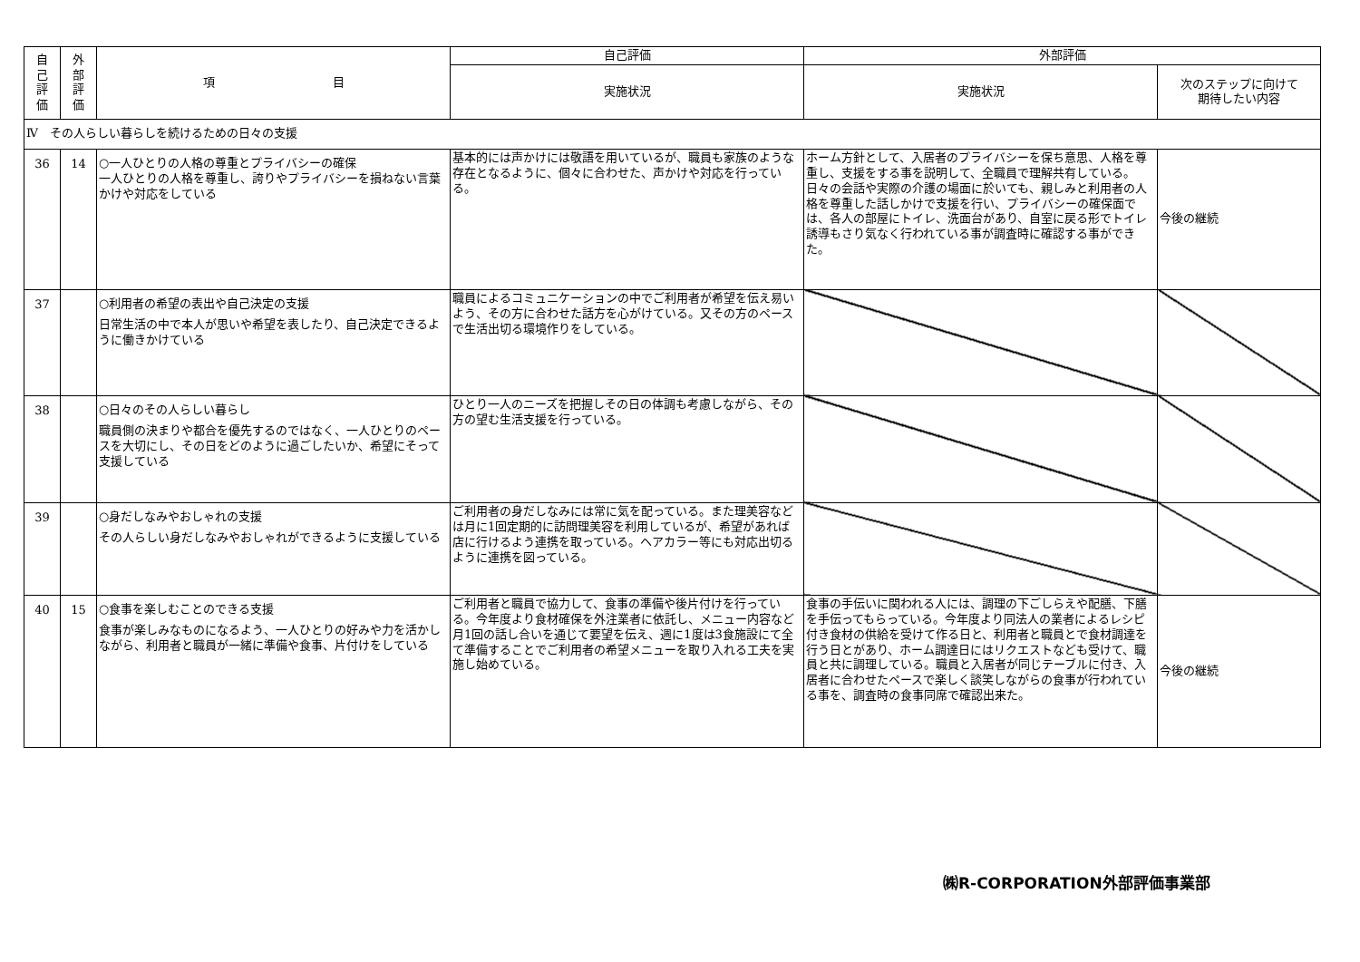| 自 己 評 価 | 外 部 評 価 | 項 目 | 自己評価 | 外部評価 | |
| --- | --- | --- | --- | --- | --- |
| | | | 実施状況 | 実施状況 | 次のステップに向けて 期待したい内容 |
| Ⅳ その人らしい暮らしを続けるための日々の支援 | | | | | |
| 36 | 14 | ○一人ひとりの人格の尊重とプライバシーの確保 一人ひとりの人格を尊重し、誇りやプライバシーを損ねない言葉かけや対応をしている | 基本的には声かけには敬語を用いているが、職員も家族のような存在となるように、個々に合わせた、声かけや対応を行っている。 | ホーム方針として、入居者のプライバシーを保ち意思、人格を尊重し、支援をする事を説明して、全職員で理解共有している。日々の会話や実際の介護の場面に於いても、親しみと利用者の人格を尊重した話しかけで支援を行い、プライバシーの確保面では、各人の部屋にトイレ、洗面台があり、自室に戻る形でトイレ誘導もさり気なく行われている事が調査時に確認する事ができた。 | 今後の継続 |
| 37 | | ○利用者の希望の表出や自己決定の支援 日常生活の中で本人が思いや希望を表したり、自己決定できるように働きかけている | 職員によるコミュニケーションの中でご利用者が希望を伝え易いよう、その方に合わせた話方を心がけている。又その方のペースで生活出切る環境作りをしている。 | | |
| 38 | | ○日々のその人らしい暮らし 職員側の決まりや都合を優先するのではなく、一人ひとりのペースを大切にし、その日をどのように過ごしたいか、希望にそって支援している | ひとり一人のニーズを把握しその日の体調も考慮しながら、その方の望む生活支援を行っている。 | | |
| 39 | | ○身だしなみやおしゃれの支援 その人らしい身だしなみやおしゃれができるように支援している | ご利用者の身だしなみには常に気を配っている。また理美容などは月に1回定期的に訪問理美容を利用しているが、希望があれば店に行けるよう連携を取っている。ヘアカラー等にも対応出切るように連携を図っている。 | | |
| 40 | 15 | ○食事を楽しむことのできる支援 食事が楽しみなものになるよう、一人ひとりの好みや力を活かしながら、利用者と職員が一緒に準備や食事、片付けをしている | ご利用者と職員で協力して、食事の準備や後片付けを行っている。今年度より食材確保を外注業者に依託し、メニュー内容など月1回の話し合いを通じて要望を伝え、週に1度は3食施設にて全て準備することでご利用者の希望メニューを取り入れる工夫を実施し始めている。 | 食事の手伝いに関われる人には、調理の下ごしらえや配膳、下膳を手伝ってもらっている。今年度より同法人の業者によるレシピ付き食材の供給を受けて作る日と、利用者と職員とで食材調達を行う日とがあり、ホーム調達日にはリクエストなども受けて、職員と共に調理している。職員と入居者が同じテーブルに付き、入居者に合わせたペースで楽しく談笑しながらの食事が行われている事を、調査時の食事同席で確認出来た。 | 今後の継続 |
㈱R-CORPORATION外部評価事業部